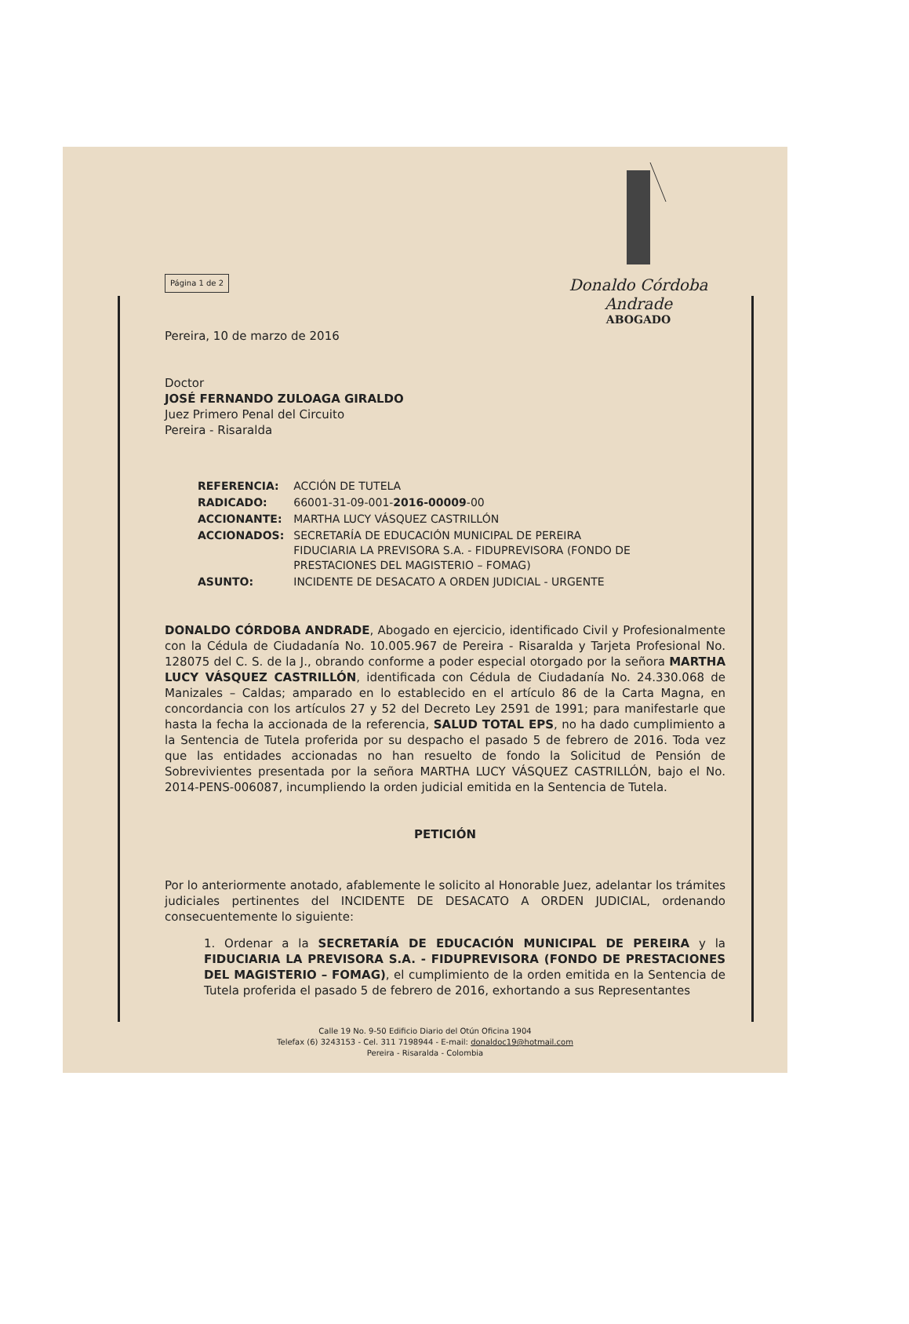Donaldo Córdoba Andrade
ABOGADO
Página 1 de 2
Pereira, 10 de marzo de 2016
Doctor
JOSÉ FERNANDO ZULOAGA GIRALDO
Juez Primero Penal del Circuito
Pereira - Risaralda
| REFERENCIA: | ACCIÓN DE TUTELA |
| RADICADO: | 66001-31-09-001- 2016-00009 -00 |
| ACCIONANTE: | MARTHA LUCY VÁSQUEZ CASTRILLÓN |
| ACCIONADOS: | SECRETARÍA DE EDUCACIÓN MUNICIPAL DE PEREIRA FIDUCIARIA LA PREVISORA S.A. - FIDUPREVISORA (FONDO DE PRESTACIONES DEL MAGISTERIO – FOMAG) |
| ASUNTO: | INCIDENTE DE DESACATO A ORDEN JUDICIAL - URGENTE |
DONALDO CÓRDOBA ANDRADE, Abogado en ejercicio, identificado Civil y Profesionalmente con la Cédula de Ciudadanía No. 10.005.967 de Pereira - Risaralda y Tarjeta Profesional No. 128075 del C. S. de la J., obrando conforme a poder especial otorgado por la señora MARTHA LUCY VÁSQUEZ CASTRILLÓN, identificada con Cédula de Ciudadanía No. 24.330.068 de Manizales – Caldas; amparado en lo establecido en el artículo 86 de la Carta Magna, en concordancia con los artículos 27 y 52 del Decreto Ley 2591 de 1991; para manifestarle que hasta la fecha la accionada de la referencia, SALUD TOTAL EPS, no ha dado cumplimiento a la Sentencia de Tutela proferida por su despacho el pasado 5 de febrero de 2016. Toda vez que las entidades accionadas no han resuelto de fondo la Solicitud de Pensión de Sobrevivientes presentada por la señora MARTHA LUCY VÁSQUEZ CASTRILLÓN, bajo el No. 2014-PENS-006087, incumpliendo la orden judicial emitida en la Sentencia de Tutela.
PETICIÓN
Por lo anteriormente anotado, afablemente le solicito al Honorable Juez, adelantar los trámites judiciales pertinentes del INCIDENTE DE DESACATO A ORDEN JUDICIAL, ordenando consecuentemente lo siguiente:
1. Ordenar a la SECRETARÍA DE EDUCACIÓN MUNICIPAL DE PEREIRA y la FIDUCIARIA LA PREVISORA S.A. - FIDUPREVISORA (FONDO DE PRESTACIONES DEL MAGISTERIO – FOMAG), el cumplimiento de la orden emitida en la Sentencia de Tutela proferida el pasado 5 de febrero de 2016, exhortando a sus Representantes
Calle 19 No. 9-50 Edificio Diario del Otún Oficina 1904
Telefax (6) 3243153 - Cel. 311 7198944 - E-mail: donaldoc19@hotmail.com
Pereira - Risaralda - Colombia